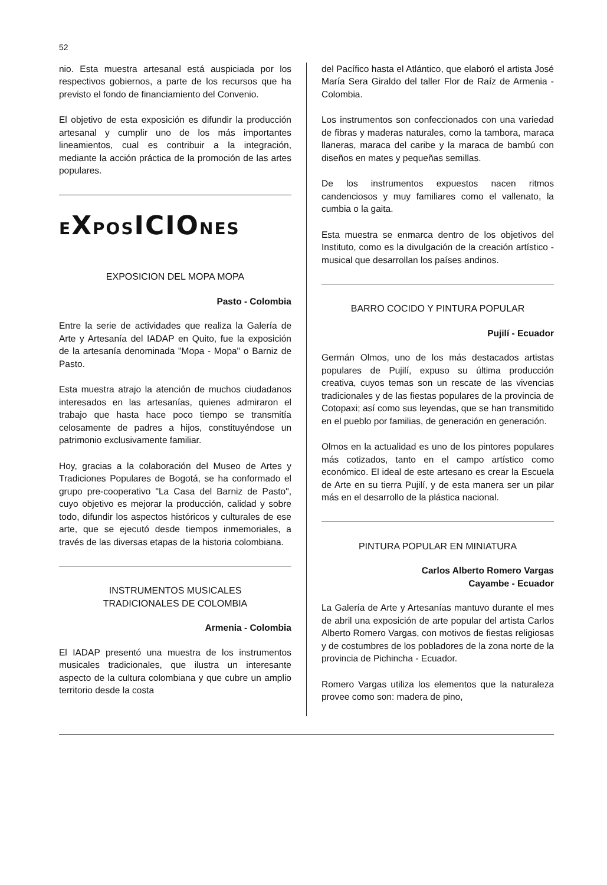52
nio. Esta muestra artesanal está auspiciada por los respectivos gobiernos, a parte de los recursos que ha previsto el fondo de financiamiento del Convenio.
El objetivo de esta exposición es difundir la producción artesanal y cumplir uno de los más importantes lineamientos, cual es contribuir a la integración, mediante la acción práctica de la promoción de las artes populares.
EXPOSICIONES
EXPOSICION DEL MOPA MOPA
Pasto - Colombia
Entre la serie de actividades que realiza la Galería de Arte y Artesanía del IADAP en Quito, fue la exposición de la artesanía denominada "Mopa - Mopa" o Barniz de Pasto.
Esta muestra atrajo la atención de muchos ciudadanos interesados en las artesanías, quienes admiraron el trabajo que hasta hace poco tiempo se transmitía celosamente de padres a hijos, constituyéndose un patrimonio exclusivamente familiar.
Hoy, gracias a la colaboración del Museo de Artes y Tradiciones Populares de Bogotá, se ha conformado el grupo pre-cooperativo "La Casa del Barniz de Pasto", cuyo objetivo es mejorar la producción, calidad y sobre todo, difundir los aspectos históricos y culturales de ese arte, que se ejecutó desde tiempos inmemoriales, a través de las diversas etapas de la historia colombiana.
INSTRUMENTOS MUSICALES
TRADICIONALES DE COLOMBIA
Armenia - Colombia
El IADAP presentó una muestra de los instrumentos musicales tradicionales, que ilustra un interesante aspecto de la cultura colombiana y que cubre un amplio territorio desde la costa
del Pacífico hasta el Atlántico, que elaboró el artista José María Sera Giraldo del taller Flor de Raíz de Armenia - Colombia.
Los instrumentos son confeccionados con una variedad de fibras y maderas naturales, como la tambora, maraca llaneras, maraca del caribe y la maraca de bambú con diseños en mates y pequeñas semillas.
De los instrumentos expuestos nacen ritmos candenciosos y muy familiares como el vallenato, la cumbia o la gaita.
Esta muestra se enmarca dentro de los objetivos del Instituto, como es la divulgación de la creación artístico - musical que desarrollan los países andinos.
BARRO COCIDO Y PINTURA POPULAR
Pujilí - Ecuador
Germán Olmos, uno de los más destacados artistas populares de Pujilí, expuso su última producción creativa, cuyos temas son un rescate de las vivencias tradicionales y de las fiestas populares de la provincia de Cotopaxi; así como sus leyendas, que se han transmitido en el pueblo por familias, de generación en generación.
Olmos en la actualidad es uno de los pintores populares más cotizados, tanto en el campo artístico como económico. El ideal de este artesano es crear la Escuela de Arte en su tierra Pujilí, y de esta manera ser un pilar más en el desarrollo de la plástica nacional.
PINTURA POPULAR EN MINIATURA
Carlos Alberto Romero Vargas
Cayambe - Ecuador
La Galería de Arte y Artesanías mantuvo durante el mes de abril una exposición de arte popular del artista Carlos Alberto Romero Vargas, con motivos de fiestas religiosas y de costumbres de los pobladores de la zona norte de la provincia de Pichincha - Ecuador.
Romero Vargas utiliza los elementos que la naturaleza provee como son: madera de pino,